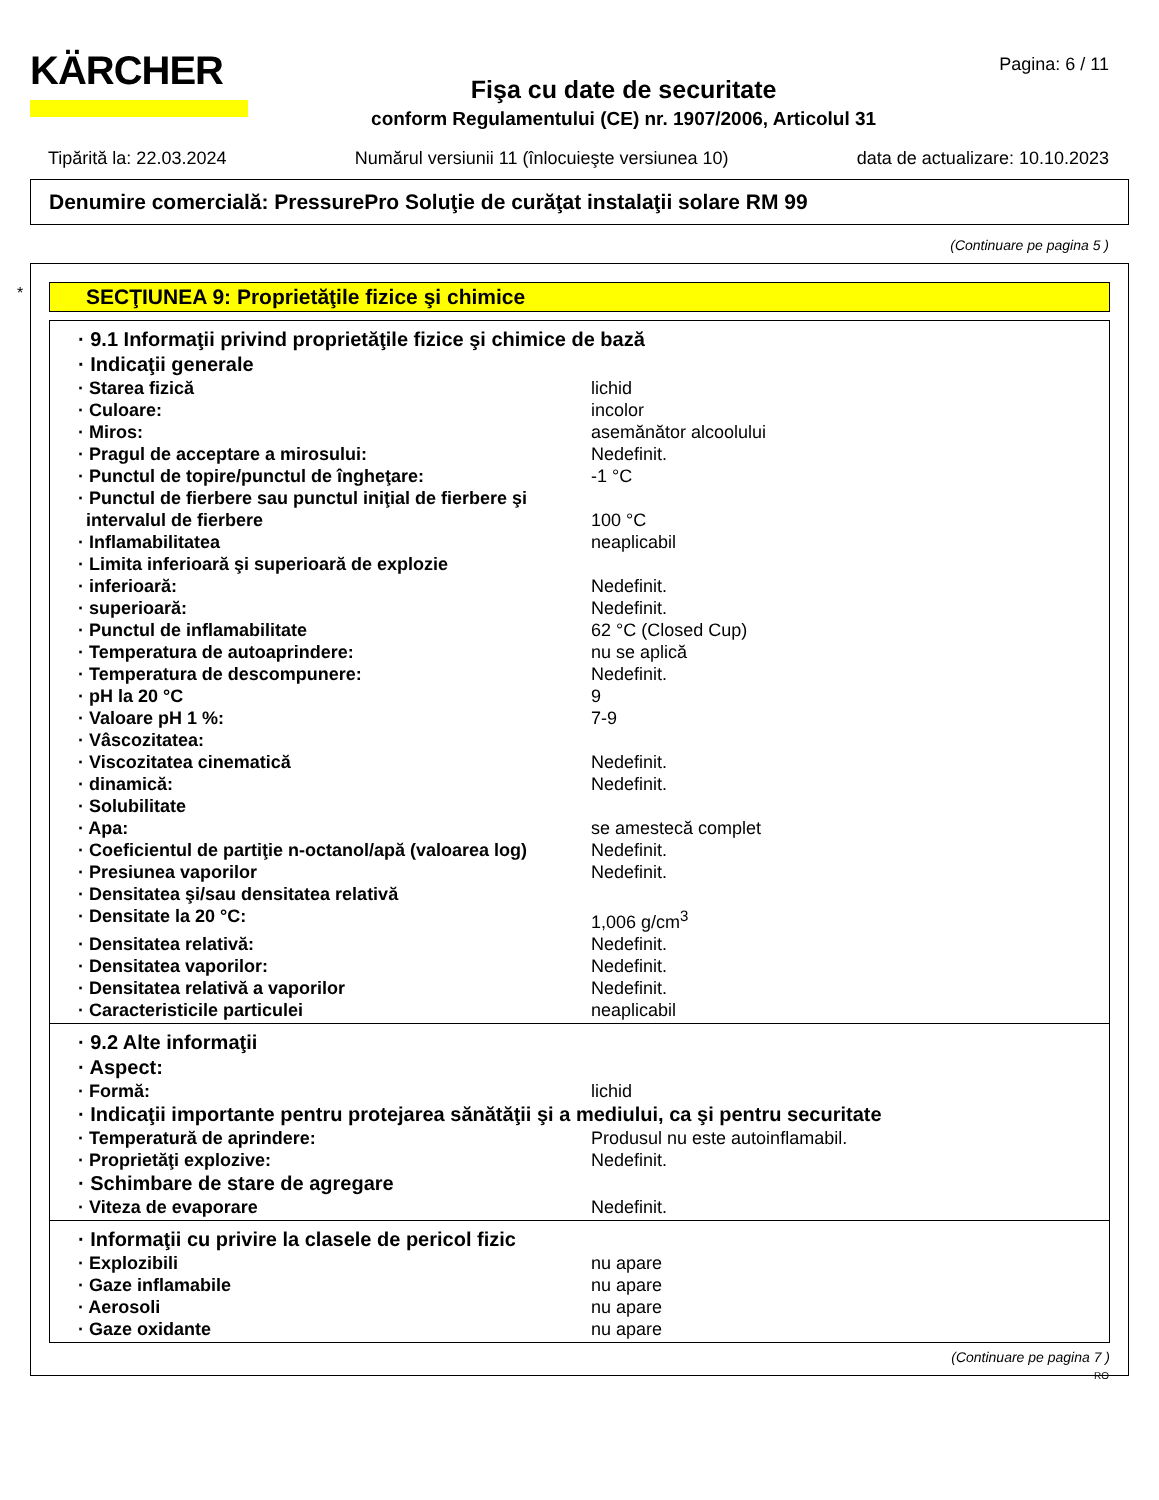KÄRCHER
Fişa cu date de securitate
conform Regulamentului (CE) nr. 1907/2006, Articolul 31
Pagina: 6 / 11
Tipărită la: 22.03.2024 Numărul versiunii 11 (înlocuieşte versiunea 10) data de actualizare: 10.10.2023
Denumire comercială: PressurePro Soluţie de curăţat instalaţii solare RM 99
(Continuare pe pagina 5 )
*
SECŢIUNEA 9: Proprietăţile fizice şi chimice
· 9.1 Informaţii privind proprietăţile fizice şi chimice de bază
· Indicaţii generale
· Starea fizică lichid
· Culoare: incolor
· Miros: asemănător alcoolului
· Pragul de acceptare a mirosului: Nedefinit.
· Punctul de topire/punctul de îngheţare: -1 °C
· Punctul de fierbere sau punctul iniţial de fierbere şi intervalul de fierbere 100 °C
· Inflamabilitatea neaplicabil
· Limita inferioară şi superioară de explozie
· inferioară: Nedefinit.
· superioară: Nedefinit.
· Punctul de inflamabilitate 62 °C (Closed Cup)
· Temperatura de autoaprindere: nu se aplică
· Temperatura de descompunere: Nedefinit.
· pH la 20 °C 9
· Valoare pH 1 %: 7-9
· Vâscozitatea:
· Viscozitatea cinematică Nedefinit.
· dinamică: Nedefinit.
· Solubilitate
· Apa: se amestecă complet
· Coeficientul de partiţie n-octanol/apă (valoarea log) Nedefinit.
· Presiunea vaporilor Nedefinit.
· Densitatea şi/sau densitatea relativă
· Densitate la 20 °C: 1,006 g/cm<sup>3</sup>
· Densitatea relativă: Nedefinit.
· Densitatea vaporilor: Nedefinit.
· Densitatea relativă a vaporilor Nedefinit.
· Caracteristicile particulei neaplicabil
· 9.2 Alte informaţii
· Aspect:
· Formă: lichid
· Indicaţii importante pentru protejarea sănătăţii şi a mediului, ca şi pentru securitate
· Temperatură de aprindere: Produsul nu este autoinflamabil.
· Proprietăţi explozive: Nedefinit.
· Schimbare de stare de agregare
· Viteza de evaporare Nedefinit.
· Informaţii cu privire la clasele de pericol fizic
· Explozibili nu apare
· Gaze inflamabile nu apare
· Aerosoli nu apare
· Gaze oxidante nu apare
(Continuare pe pagina 7 )
RO